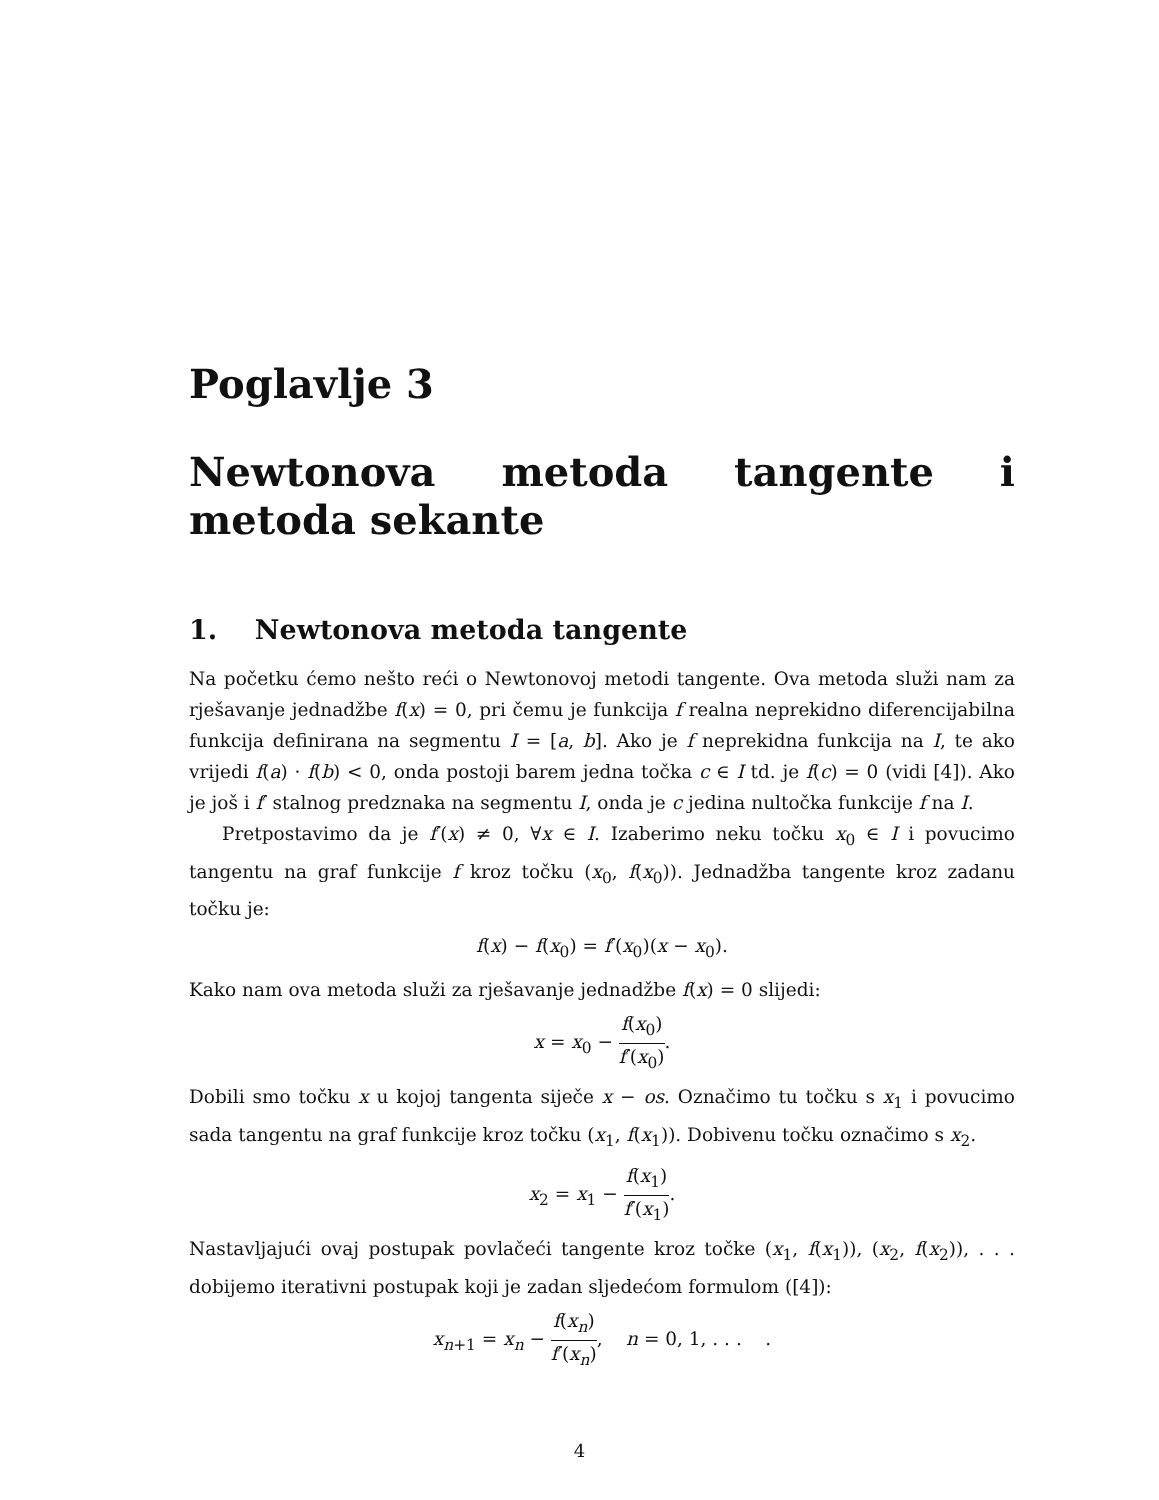Poglavlje 3
Newtonova metoda tangente i metoda sekante
1. Newtonova metoda tangente
Na početku ćemo nešto reći o Newtonovoj metodi tangente. Ova metoda služi nam za rješavanje jednadžbe f(x) = 0, pri čemu je funkcija f realna neprekidno diferencijabilna funkcija definirana na segmentu I = [a, b]. Ako je f neprekidna funkcija na I, te ako vrijedi f(a) · f(b) < 0, onda postoji barem jedna točka c ∈ I td. je f(c) = 0 (vidi [4]). Ako je još i f′ stalnog predznaka na segmentu I, onda je c jedina nultočka funkcije f na I.
Pretpostavimo da je f′(x) ≠ 0, ∀x ∈ I. Izaberimo neku točku x<sub>0</sub> ∈ I i povucimo tangentu na graf funkcije f kroz točku (x<sub>0</sub>, f(x<sub>0</sub>)). Jednadžba tangente kroz zadanu točku je:
f(x) − f(x<sub>0</sub>) = f′(x<sub>0</sub>)(x − x<sub>0</sub>).
Kako nam ova metoda služi za rješavanje jednadžbe f(x) = 0 slijedi:
x = x<sub>0</sub> − f(x<sub>0</sub>) f′(x<sub>0</sub>).
Dobili smo točku x u kojoj tangenta siječe x − os. Označimo tu točku s x<sub>1</sub> i povucimo sada tangentu na graf funkcije kroz točku (x<sub>1</sub>, f(x<sub>1</sub>)). Dobivenu točku označimo s x<sub>2</sub>.
x<sub>2</sub> = x<sub>1</sub> − f(x<sub>1</sub>) f′(x<sub>1</sub>).
Nastavljajući ovaj postupak povlačeći tangente kroz točke (x<sub>1</sub>, f(x<sub>1</sub>)), (x<sub>2</sub>, f(x<sub>2</sub>)), . . . dobijemo iterativni postupak koji je zadan sljedećom formulom ([4]):
x<sub>n+1</sub> = x<sub>n</sub> − f(x<sub>n</sub>) f′(x<sub>n</sub>), n = 0, 1, . . . .
4